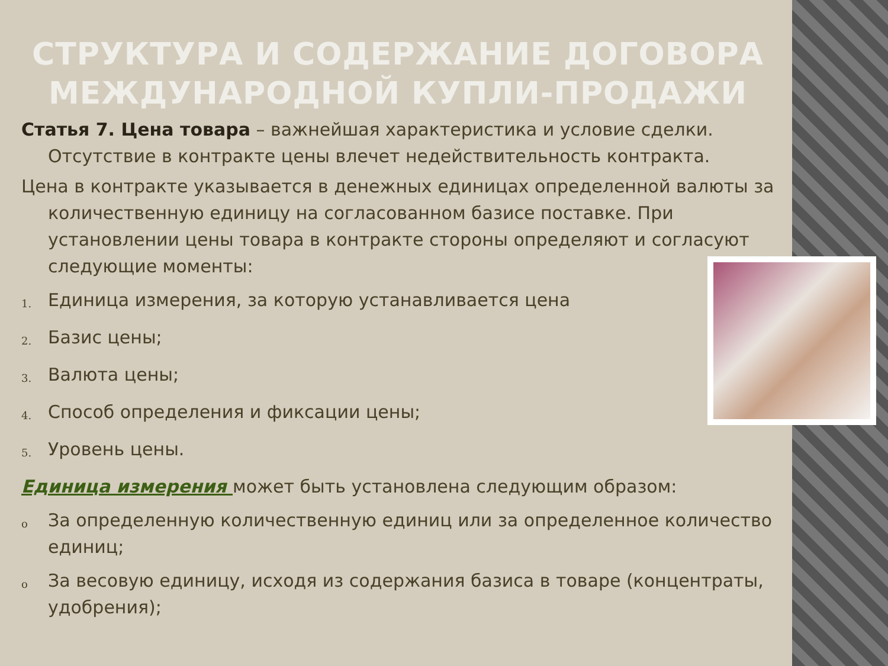СТРУКТУРА И СОДЕРЖАНИЕ ДОГОВОРА МЕЖДУНАРОДНОЙ КУПЛИ-ПРОДАЖИ
Статья 7. Цена товара – важнейшая характеристика и условие сделки. Отсутствие в контракте цены влечет недействительность контракта.
Цена в контракте указывается в денежных единицах определенной валюты за количественную единицу на согласованном базисе поставке. При установлении цены товара в контракте стороны определяют и согласуют следующие моменты:
1. Единица измерения, за которую устанавливается цена
2. Базис цены;
3. Валюта цены;
4. Способ определения и фиксации цены;
5. Уровень цены.
Единица измерения может быть установлена следующим образом:
o За определенную количественную единиц или за определенное количество единиц;
o За весовую единицу, исходя из содержания базиса в товаре (концентраты, удобрения);